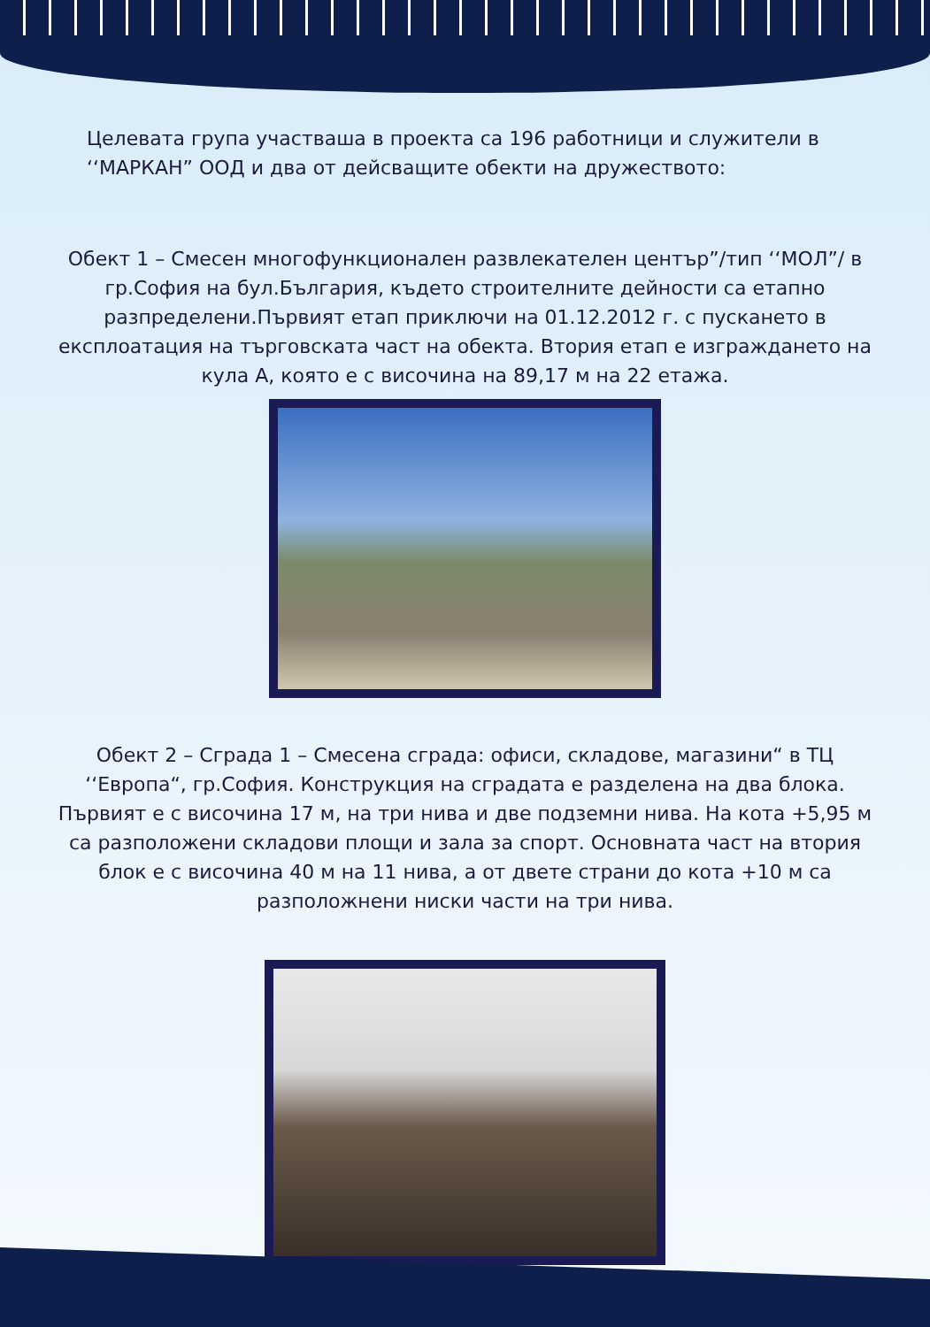Целевата група участваша в проекта са 196 работници и служители в ‘‘МАРКАН” ООД и два от дейсващите обекти на дружеството:
Обект 1 – Смесен многофункционален развлекателен център”/тип ‘‘МОЛ”/ в гр.София на бул.България, където строителните дейности са етапно разпределени.Първият етап приключи на 01.12.2012 г. с пускането в експлоатация на търговската част на обекта. Втория етап е изграждането на кула А, която е с височина на 89,17 м на 22 етажа.
Обект 2 – Сграда 1 – Смесена сграда: офиси, складове, магазини“ в ТЦ ‘‘Европа“, гр.София. Конструкция на сградата е разделена на два блока. Първият е с височина 17 м, на три нива и две подземни нива. На кота +5,95 м са разположени складови площи и зала за спорт. Основната част на втория блок е с височина 40 м на 11 нива, а от двете страни до кота +10 м са разположнени ниски части на три нива.